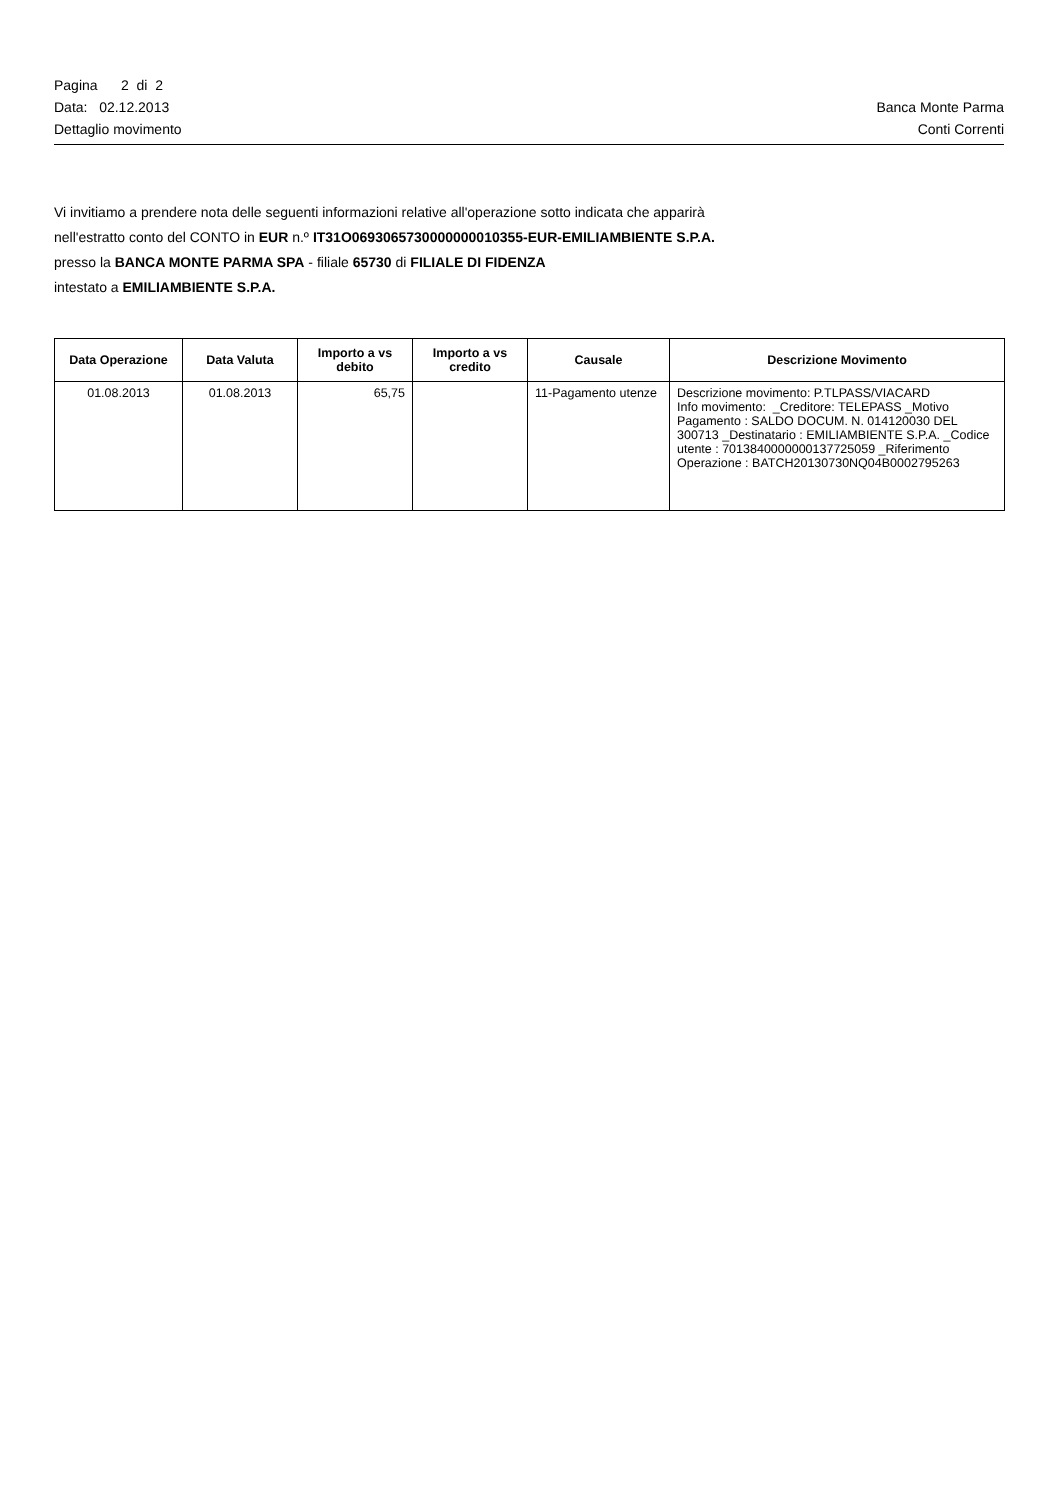Pagina 2 di 2
Data: 02.12.2013 Banca Monte Parma
Dettaglio movimento Conti Correnti
Vi invitiamo a prendere nota delle seguenti informazioni relative all'operazione sotto indicata che apparirà
nell'estratto conto del CONTO in EUR n.º IT31O0693065730000000010355-EUR-EMILIAMBIENTE S.P.A.
presso la BANCA MONTE PARMA SPA - filiale 65730 di FILIALE DI FIDENZA
intestato a EMILIAMBIENTE S.P.A.
| Data Operazione | Data Valuta | Importo a vs debito | Importo a vs credito | Causale | Descrizione Movimento |
| --- | --- | --- | --- | --- | --- |
| 01.08.2013 | 01.08.2013 | 65,75 | | 11-Pagamento utenze | Descrizione movimento: P.TLPASS/VIACARD Info movimento: _Creditore: TELEPASS _Motivo Pagamento : SALDO DOCUM. N. 014120030 DEL 300713 _Destinatario : EMILIAMBIENTE S.P.A. _Codice utente : 7013840000000137725059 _Riferimento Operazione : BATCH20130730NQ04B0002795263 |